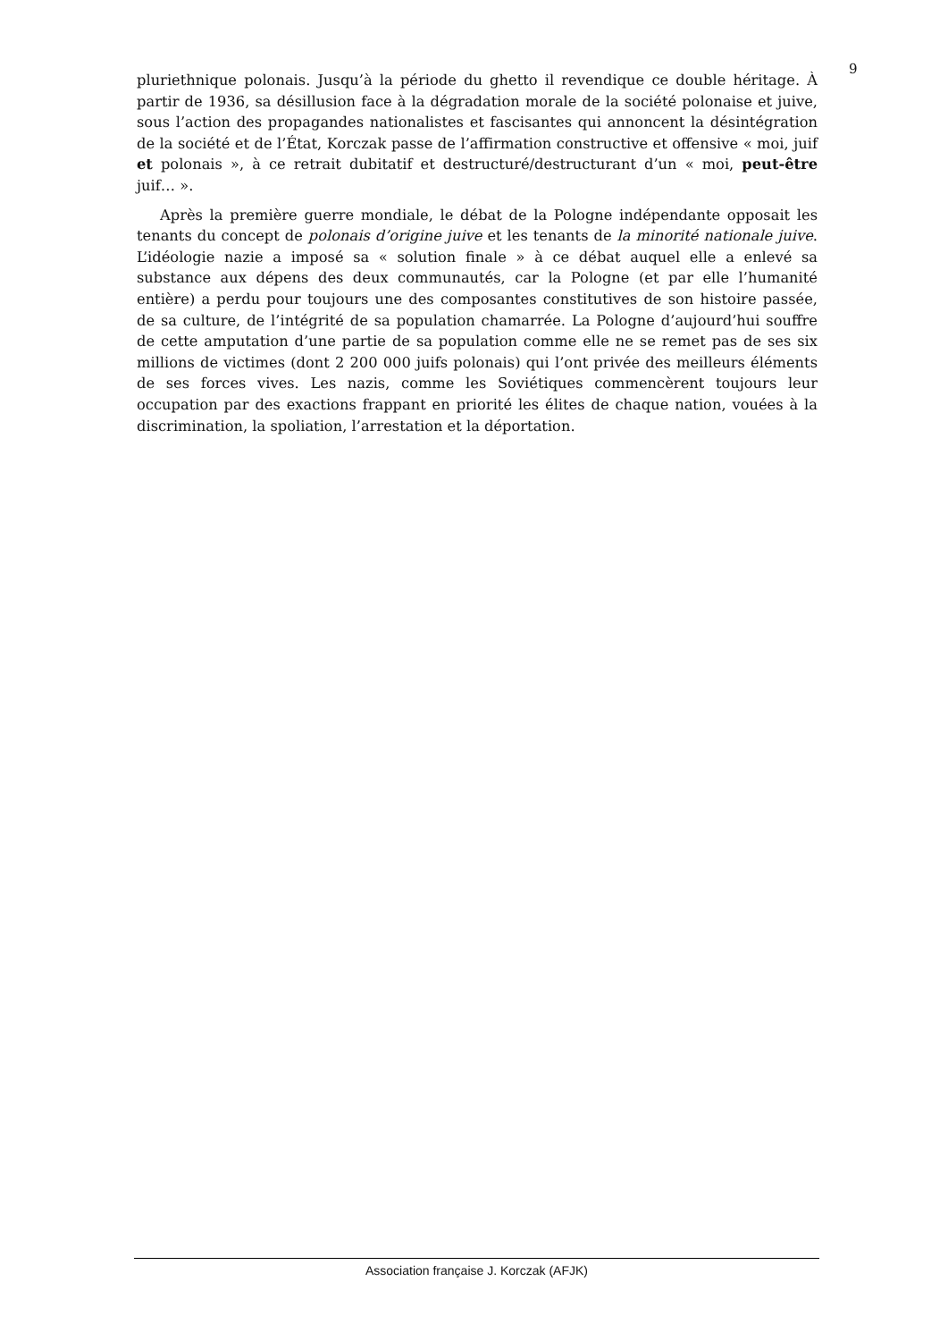9
pluriethnique polonais. Jusqu’à la période du ghetto il revendique ce double héritage. À partir de 1936, sa désillusion face à la dégradation morale de la société polonaise et juive, sous l’action des propagandes nationalistes et fascisantes qui annoncent la désintégration de la société et de l’État, Korczak passe de l’affirmation constructive et offensive « moi, juif et polonais », à ce retrait dubitatif et destructuré/destructurant d’un « moi, peut-être juif… ».
Après la première guerre mondiale, le débat de la Pologne indépendante opposait les tenants du concept de polonais d’origine juive et les tenants de la minorité nationale juive. L’idéologie nazie a imposé sa « solution finale » à ce débat auquel elle a enlevé sa substance aux dépens des deux communautés, car la Pologne (et par elle l’humanité entière) a perdu pour toujours une des composantes constitutives de son histoire passée, de sa culture, de l’intégrité de sa population chamarrée. La Pologne d’aujourd’hui souffre de cette amputation d’une partie de sa population comme elle ne se remet pas de ses six millions de victimes (dont 2 200 000 juifs polonais) qui l’ont privée des meilleurs éléments de ses forces vives. Les nazis, comme les Soviétiques commencèrent toujours leur occupation par des exactions frappant en priorité les élites de chaque nation, vouées à la discrimination, la spoliation, l’arrestation et la déportation.
Association française J. Korczak (AFJK)